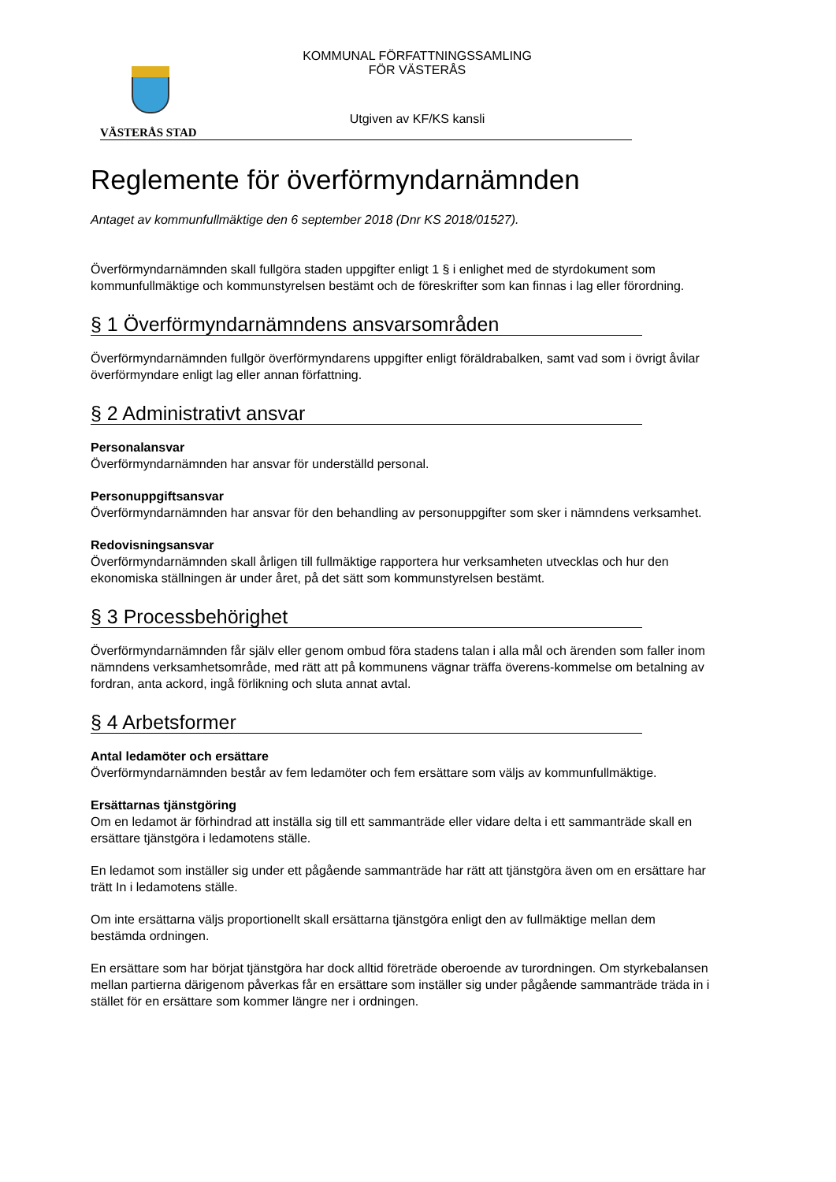VÄSTERÅS STAD
KOMMUNAL FÖRFATTNINGSSAMLING
FÖR VÄSTERÅS
Utgiven av KF/KS kansli
Reglemente för överförmyndarnämnden
Antaget av kommunfullmäktige den 6 september 2018 (Dnr KS 2018/01527).
Överförmyndarnämnden skall fullgöra staden uppgifter enligt 1 § i enlighet med de styrdokument som kommunfullmäktige och kommunstyrelsen bestämt och de föreskrifter som kan finnas i lag eller förordning.
§ 1 Överförmyndarnämndens ansvarsområden
Överförmyndarnämnden fullgör överförmyndarens uppgifter enligt föräldrabalken, samt vad som i övrigt åvilar överförmyndare enligt lag eller annan författning.
§ 2 Administrativt ansvar
Personalansvar
Överförmyndarnämnden har ansvar för underställd personal.
Personuppgiftsansvar
Överförmyndarnämnden har ansvar för den behandling av personuppgifter som sker i nämndens verksamhet.
Redovisningsansvar
Överförmyndarnämnden skall årligen till fullmäktige rapportera hur verksamheten utvecklas och hur den ekonomiska ställningen är under året, på det sätt som kommunstyrelsen bestämt.
§ 3 Processbehörighet
Överförmyndarnämnden får själv eller genom ombud föra stadens talan i alla mål och ärenden som faller inom nämndens verksamhetsområde, med rätt att på kommunens vägnar träffa överens-kommelse om betalning av fordran, anta ackord, ingå förlikning och sluta annat avtal.
§ 4 Arbetsformer
Antal ledamöter och ersättare
Överförmyndarnämnden består av fem ledamöter och fem ersättare som väljs av kommunfullmäktige.
Ersättarnas tjänstgöring
Om en ledamot är förhindrad att inställa sig till ett sammanträde eller vidare delta i ett sammanträde skall en ersättare tjänstgöra i ledamotens ställe.
En ledamot som inställer sig under ett pågående sammanträde har rätt att tjänstgöra även om en ersättare har trätt In i ledamotens ställe.
Om inte ersättarna väljs proportionellt skall ersättarna tjänstgöra enligt den av fullmäktige mellan dem bestämda ordningen.
En ersättare som har börjat tjänstgöra har dock alltid företräde oberoende av turordningen. Om styrkebalansen mellan partierna därigenom påverkas får en ersättare som inställer sig under pågående sammanträde träda in i stället för en ersättare som kommer längre ner i ordningen.